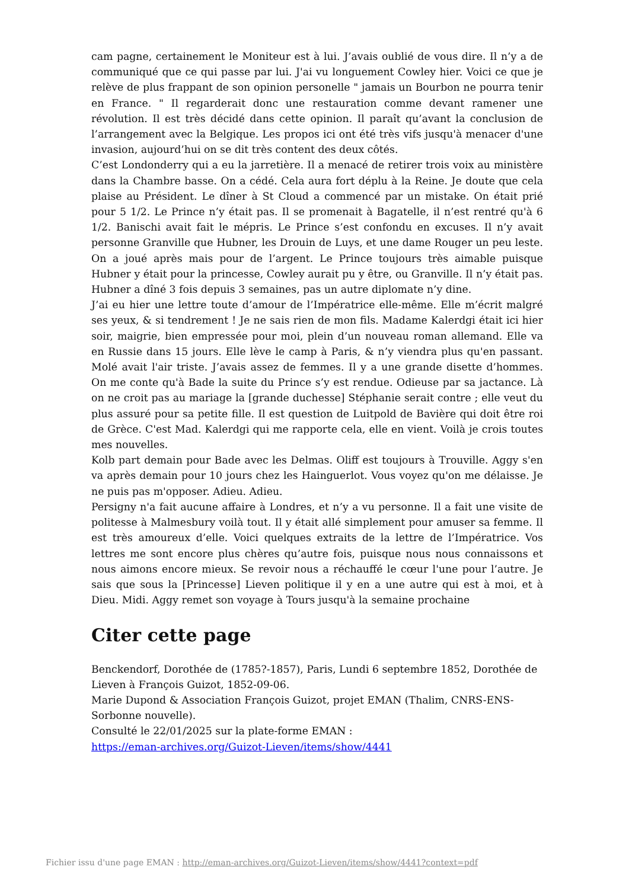cam pagne, certainement le Moniteur est à lui. J’avais oublié de vous dire. Il n’y a de communiqué que ce qui passe par lui. J'ai vu longuement Cowley hier. Voici ce que je relève de plus frappant de son opinion personelle " jamais un Bourbon ne pourra tenir en France. " Il regarderait donc une restauration comme devant ramener une révolution. Il est très décidé dans cette opinion. Il paraît qu’avant la conclusion de l’arrangement avec la Belgique. Les propos ici ont été très vifs jusqu'à menacer d'une invasion, aujourd’hui on se dit très content des deux côtés.
C’est Londonderry qui a eu la jarretière. Il a menacé de retirer trois voix au ministère dans la Chambre basse. On a cédé. Cela aura fort déplu à la Reine. Je doute que cela plaise au Président. Le dîner à St Cloud a commencé par un mistake. On était prié pour 5 1/2. Le Prince n’y était pas. Il se promenait à Bagatelle, il n’est rentré qu'à 6 1/2. Banischi avait fait le mépris. Le Prince s’est confondu en excuses. Il n’y avait personne Granville que Hubner, les Drouin de Luys, et une dame Rouger un peu leste. On a joué après mais pour de l’argent. Le Prince toujours très aimable puisque Hubner y était pour la princesse, Cowley aurait pu y être, ou Granville. Il n’y était pas. Hubner a dîné 3 fois depuis 3 semaines, pas un autre diplomate n’y dine.
J’ai eu hier une lettre toute d’amour de l’Impératrice elle-même. Elle m’écrit malgré ses yeux, & si tendrement ! Je ne sais rien de mon fils. Madame Kalerdgi était ici hier soir, maigrie, bien empressée pour moi, plein d’un nouveau roman allemand. Elle va en Russie dans 15 jours. Elle lève le camp à Paris, & n’y viendra plus qu'en passant. Molé avait l'air triste. J’avais assez de femmes. Il y a une grande disette d’hommes. On me conte qu'à Bade la suite du Prince s’y est rendue. Odieuse par sa jactance. Là on ne croit pas au mariage la [grande duchesse] Stéphanie serait contre ; elle veut du plus assuré pour sa petite fille. Il est question de Luitpold de Bavière qui doit être roi de Grèce. C'est Mad. Kalerdgi qui me rapporte cela, elle en vient. Voilà je crois toutes mes nouvelles.
Kolb part demain pour Bade avec les Delmas. Oliff est toujours à Trouville. Aggy s'en va après demain pour 10 jours chez les Hainguerlot. Vous voyez qu'on me délaisse. Je ne puis pas m'opposer. Adieu. Adieu.
Persigny n'a fait aucune affaire à Londres, et n’y a vu personne. Il a fait une visite de politesse à Malmesbury voilà tout. Il y était allé simplement pour amuser sa femme. Il est très amoureux d’elle. Voici quelques extraits de la lettre de l’Impératrice. Vos lettres me sont encore plus chères qu’autre fois, puisque nous nous connaissons et nous aimons encore mieux. Se revoir nous a réchauffé le cœur l'une pour l’autre. Je sais que sous la [Princesse] Lieven politique il y en a une autre qui est à moi, et à Dieu. Midi. Aggy remet son voyage à Tours jusqu'à la semaine prochaine
Citer cette page
Benckendorf, Dorothée de (1785?-1857), Paris, Lundi 6 septembre 1852, Dorothée de Lieven à François Guizot, 1852-09-06.
Marie Dupond & Association François Guizot, projet EMAN (Thalim, CNRS-ENS-Sorbonne nouvelle).
Consulté le 22/01/2025 sur la plate-forme EMAN :
https://eman-archives.org/Guizot-Lieven/items/show/4441
Fichier issu d'une page EMAN : http://eman-archives.org/Guizot-Lieven/items/show/4441?context=pdf